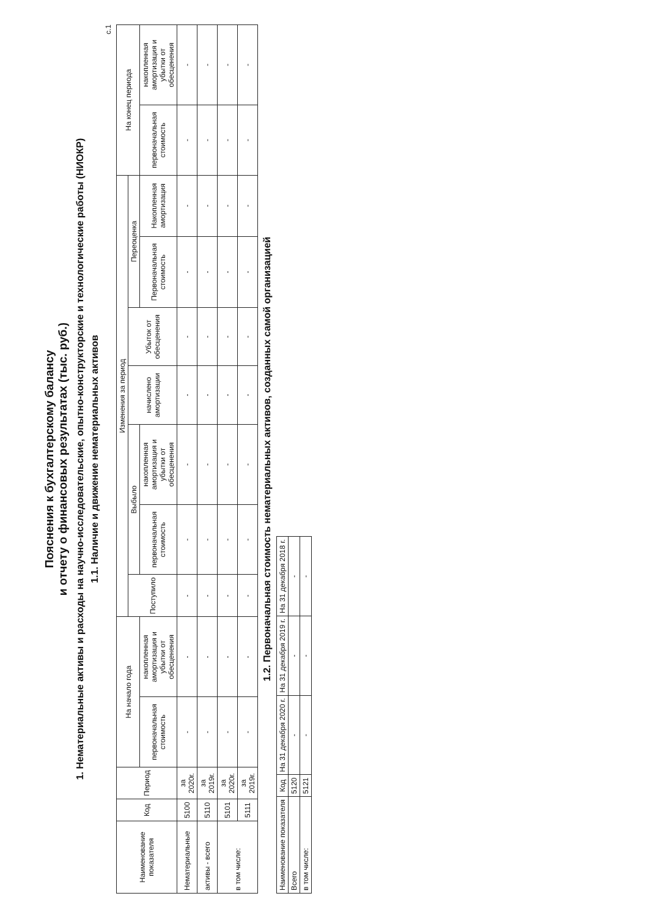Пояснения к бухгалтерскому балансу
и отчету о финансовых результатах (тыс. руб.)
1. Нематериальные активы и расходы на научно-исследовательские, опытно-конструкторские и технологические работы (НИОКР)
1.1. Наличие и движение нематериальных активов
с.1
| Наименование показателя | Код | Период | На начало года | | Изменения за период | | | | | | | На конец периода | |
| --- | --- | --- | --- | --- | --- | --- | --- | --- | --- | --- | --- | --- | --- |
| | | | | | Поступило | Выбыло | | начислено амортизации | Убыток от обесценения | Переоценка | | | |
| | | | первоначальная стоимость | накопленная амортизация и убытки от обесценения | | первоначальная стоимость | накопленная амортизация и убытки от обесценения | | | Первоначальная стоимость | Накопленная амортизация | первоначальная стоимость | накопленная амортизация и убытки от обесценения |
| Нематериальные | 5100 | за 2020г. | - | - | - | - | - | - | - | - | - | - | - |
| активы - всего | 5110 | за 2019г. | - | - | - | - | - | - | - | - | - | - | - |
| в том числе: | 5101 | за 2020г. | - | - | - | - | - | - | - | - | - | - | - |
| | 5111 | за 2019г. | - | - | - | - | - | - | - | - | - | - | - |
1.2. Первоначальная стоимость нематериальных активов, созданных самой организацией
| Наименование показателя | Код | На 31 декабря 2020 г. | На 31 декабря 2019 г. | На 31 декабря 2018 г. |
| --- | --- | --- | --- | --- |
| Всего | 5120 | - | - | - |
| в том числе: | 5121 | - | - | - |